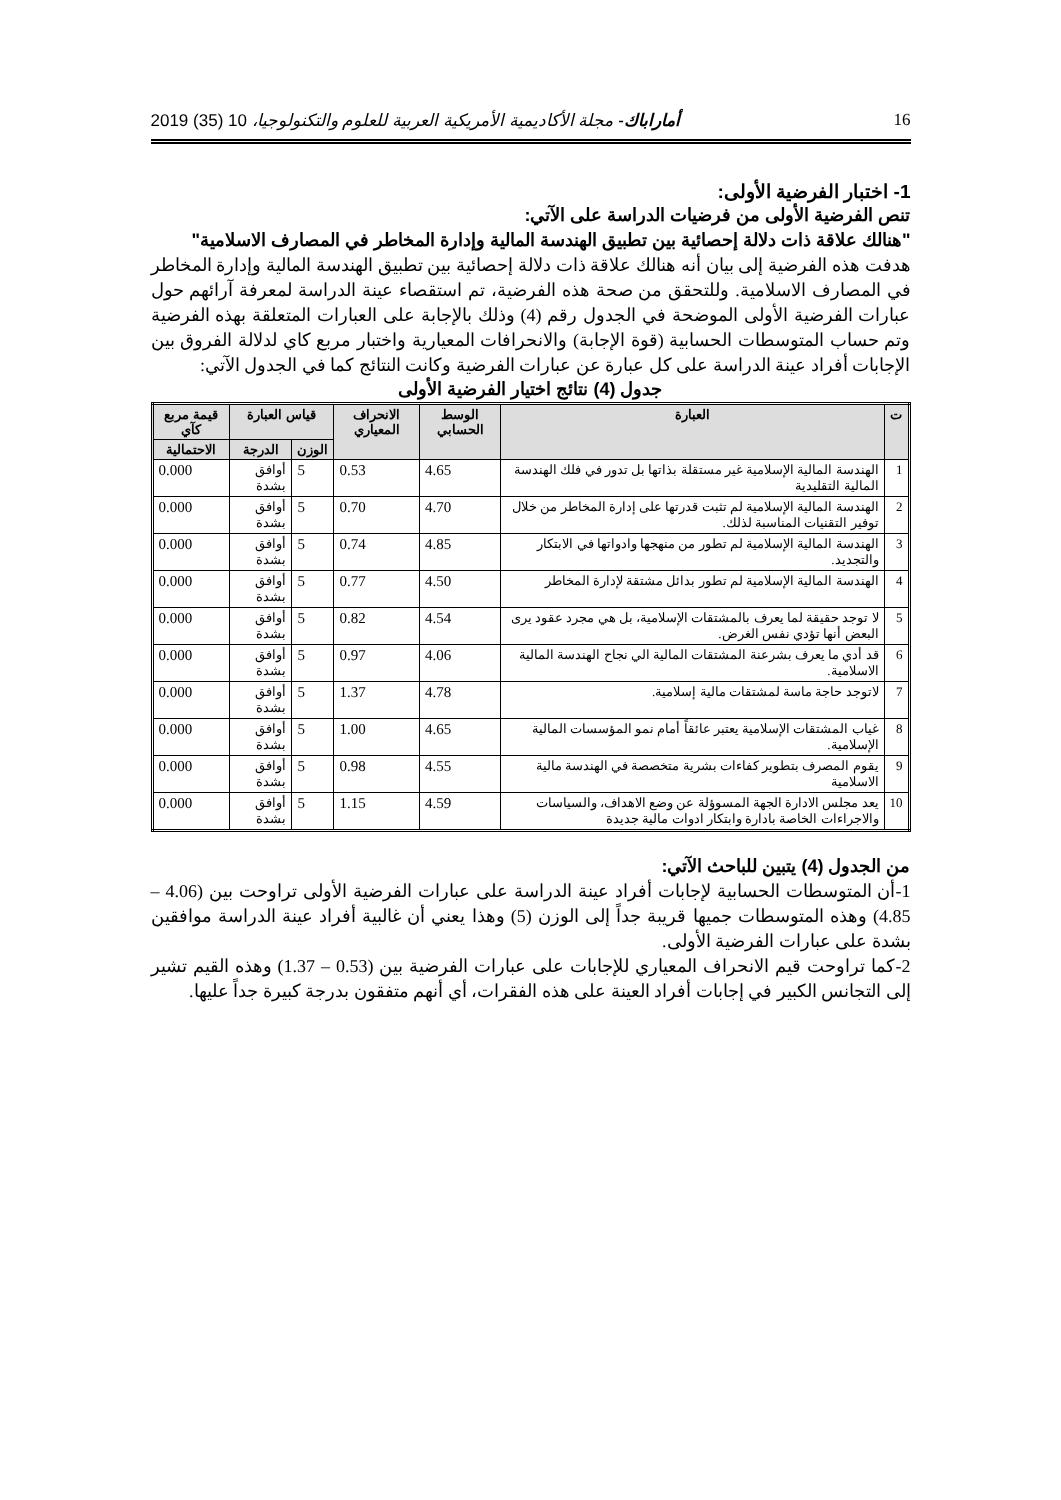16 أماراباك- مجلة الأكاديمية الأمريكية العربية للعلوم والتكنولوجيا، 10 (35) 2019
1- اختبار الفرضية الأولى:
تنص الفرضية الأولى من فرضيات الدراسة على الآتي:
"هنالك علاقة ذات دلالة إحصائية بين تطبيق الهندسة المالية وإدارة المخاطر في المصارف الاسلامية"
هدفت هذه الفرضية إلى بيان أنه هنالك علاقة ذات دلالة إحصائية بين تطبيق الهندسة المالية وإدارة المخاطر في المصارف الاسلامية. وللتحقق من صحة هذه الفرضية، تم استقصاء عينة الدراسة لمعرفة آرائهم حول عبارات الفرضية الأولى الموضحة في الجدول رقم (4) وذلك بالإجابة على العبارات المتعلقة بهذه الفرضية وتم حساب المتوسطات الحسابية (قوة الإجابة) والانحرافات المعيارية واختبار مربع كاي لدلالة الفروق بين الإجابات أفراد عينة الدراسة على كل عبارة عن عبارات الفرضية وكانت النتائج كما في الجدول الآتي:
جدول (4) نتائج اختيار الفرضية الأولى
| ت | العبارة | الوسط الحسابي | الانحراف المعياري | قياس العبارة | | قيمة مربع كآي |
| --- | --- | --- | --- | --- | --- | --- |
| | | | | الوزن | الدرجة | الاحتمالية |
| 1 | الهندسة المالية الإسلامية غير مستقلة بذاتها بل تدور في فلك الهندسة المالية التقليدية | 4.65 | 0.53 | 5 | أوافق بشدة | 0.000 |
| 2 | الهندسة المالية الإسلامية لم تثبت قدرتها على إدارة المخاطر من خلال توفير التقنيات المناسبة لذلك. | 4.70 | 0.70 | 5 | أوافق بشدة | 0.000 |
| 3 | الهندسة المالية الإسلامية لم تطور من منهجها وادواتها في الابتكار والتجديد. | 4.85 | 0.74 | 5 | أوافق بشدة | 0.000 |
| 4 | الهندسة المالية الإسلامية لم تطور بدائل مشتقة لإدارة المخاطر | 4.50 | 0.77 | 5 | أوافق بشدة | 0.000 |
| 5 | لا توجد حقيقة لما يعرف بالمشتقات الإسلامية، بل هي مجرد عقود يرى البعض أنها تؤدي نفس الغرض. | 4.54 | 0.82 | 5 | أوافق بشدة | 0.000 |
| 6 | قد أدي ما يعرف بشرعنة المشتقات المالية الي نجاح الهندسة المالية الاسلامية. | 4.06 | 0.97 | 5 | أوافق بشدة | 0.000 |
| 7 | لاتوجد حاجة ماسة لمشتقات مالية إسلامية. | 4.78 | 1.37 | 5 | أوافق بشدة | 0.000 |
| 8 | غياب المشتقات الإسلامية يعتبر عائقاً أمام نمو المؤسسات المالية الإسلامية. | 4.65 | 1.00 | 5 | أوافق بشدة | 0.000 |
| 9 | يقوم المصرف بتطوير كفاءات بشرية متخصصة في الهندسة مالية الاسلامية | 4.55 | 0.98 | 5 | أوافق بشدة | 0.000 |
| 10 | يعد مجلس الادارة الجهة المسوؤلة عن وضع الاهداف، والسياسات والاجراءات الخاصة بادارة وابتكار ادوات مالية جديدة | 4.59 | 1.15 | 5 | أوافق بشدة | 0.000 |
من الجدول (4) يتبين للباحث الآتي:
1-أن المتوسطات الحسابية لإجابات أفراد عينة الدراسة على عبارات الفرضية الأولى تراوحت بين (4.06 – 4.85) وهذه المتوسطات جميها قريبة جداً إلى الوزن (5) وهذا يعني أن غالبية أفراد عينة الدراسة موافقين بشدة على عبارات الفرضية الأولى.
2-كما تراوحت قيم الانحراف المعياري للإجابات على عبارات الفرضية بين (0.53 – 1.37) وهذه القيم تشير إلى التجانس الكبير في إجابات أفراد العينة على هذه الفقرات، أي أنهم متفقون بدرجة كبيرة جداً عليها.